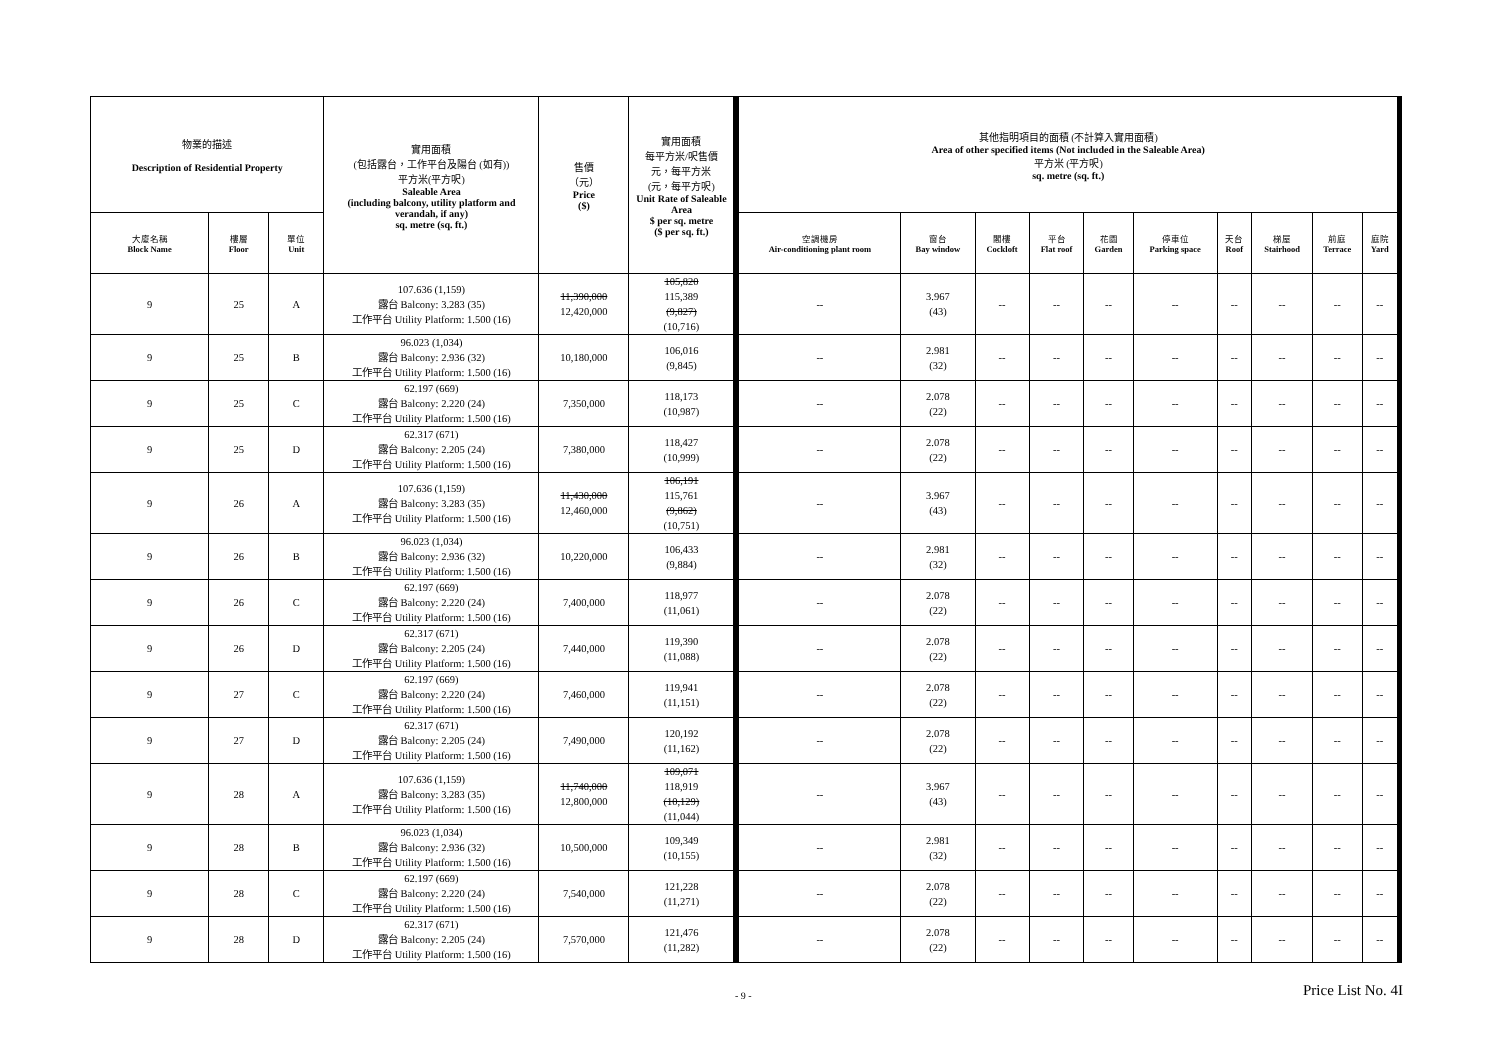| 物業的描述 Description of Residential Property | | | 實用面積 (包括露台，工作平台及陽台 (如有)) 平方米(平方呎) Saleable Area (including balcony, utility platform and verandah, if any) sq. metre (sq. ft.) | 售價 （元） Price ($) | 實用面積 每平方米/呎售價 元，每平方米 (元，每平方呎) Unit Rate of Saleable Area $ per sq. metre ($ per sq. ft.) | 其他指明項目的面積 (不計算入實用面積) Area of other specified items (Not included in the Saleable Area) 平方米 (平方呎) sq. metre (sq. ft.) | | | | | | | | | |
| --- | --- | --- | --- | --- | --- | --- | --- | --- | --- | --- | --- | --- | --- | --- | --- |
| 大廈名稱 Block Name | 樓層 Floor | 單位 Unit | | | | 空調機房 Air-conditioning plant room | 窗台 Bay window | 閣樓 Cockloft | 平台 Flat roof | 花園 Garden | 停車位 Parking space | 天台 Roof | 梯屋 Stairhood | 前庭 Terrace | 庭院 Yard |
| 9 | 25 | A | 107.636 (1,159) 露台 Balcony: 3.283 (35) 工作平台 Utility Platform: 1.500 (16) | 11,390,000 12,420,000 | 105,820 115,389 (9,827) (10,716) | -- | 3.967 (43) | -- | -- | -- | -- | -- | -- | -- | -- |
| 9 | 25 | B | 96.023 (1,034) 露台 Balcony: 2.936 (32) 工作平台 Utility Platform: 1.500 (16) | 10,180,000 | 106,016 (9,845) | -- | 2.981 (32) | -- | -- | -- | -- | -- | -- | -- | -- |
| 9 | 25 | C | 62.197 (669) 露台 Balcony: 2.220 (24) 工作平台 Utility Platform: 1.500 (16) | 7,350,000 | 118,173 (10,987) | -- | 2.078 (22) | -- | -- | -- | -- | -- | -- | -- | -- |
| 9 | 25 | D | 62.317 (671) 露台 Balcony: 2.205 (24) 工作平台 Utility Platform: 1.500 (16) | 7,380,000 | 118,427 (10,999) | -- | 2.078 (22) | -- | -- | -- | -- | -- | -- | -- | -- |
| 9 | 26 | A | 107.636 (1,159) 露台 Balcony: 3.283 (35) 工作平台 Utility Platform: 1.500 (16) | 11,430,000 12,460,000 | 106,191 115,761 (9,862) (10,751) | -- | 3.967 (43) | -- | -- | -- | -- | -- | -- | -- | -- |
| 9 | 26 | B | 96.023 (1,034) 露台 Balcony: 2.936 (32) 工作平台 Utility Platform: 1.500 (16) | 10,220,000 | 106,433 (9,884) | -- | 2.981 (32) | -- | -- | -- | -- | -- | -- | -- | -- |
| 9 | 26 | C | 62.197 (669) 露台 Balcony: 2.220 (24) 工作平台 Utility Platform: 1.500 (16) | 7,400,000 | 118,977 (11,061) | -- | 2.078 (22) | -- | -- | -- | -- | -- | -- | -- | -- |
| 9 | 26 | D | 62.317 (671) 露台 Balcony: 2.205 (24) 工作平台 Utility Platform: 1.500 (16) | 7,440,000 | 119,390 (11,088) | -- | 2.078 (22) | -- | -- | -- | -- | -- | -- | -- | -- |
| 9 | 27 | C | 62.197 (669) 露台 Balcony: 2.220 (24) 工作平台 Utility Platform: 1.500 (16) | 7,460,000 | 119,941 (11,151) | -- | 2.078 (22) | -- | -- | -- | -- | -- | -- | -- | -- |
| 9 | 27 | D | 62.317 (671) 露台 Balcony: 2.205 (24) 工作平台 Utility Platform: 1.500 (16) | 7,490,000 | 120,192 (11,162) | -- | 2.078 (22) | -- | -- | -- | -- | -- | -- | -- | -- |
| 9 | 28 | A | 107.636 (1,159) 露台 Balcony: 3.283 (35) 工作平台 Utility Platform: 1.500 (16) | 11,740,000 12,800,000 | 109,071 118,919 (10,129) (11,044) | -- | 3.967 (43) | -- | -- | -- | -- | -- | -- | -- | -- |
| 9 | 28 | B | 96.023 (1,034) 露台 Balcony: 2.936 (32) 工作平台 Utility Platform: 1.500 (16) | 10,500,000 | 109,349 (10,155) | -- | 2.981 (32) | -- | -- | -- | -- | -- | -- | -- | -- |
| 9 | 28 | C | 62.197 (669) 露台 Balcony: 2.220 (24) 工作平台 Utility Platform: 1.500 (16) | 7,540,000 | 121,228 (11,271) | -- | 2.078 (22) | -- | -- | -- | -- | -- | -- | -- | -- |
| 9 | 28 | D | 62.317 (671) 露台 Balcony: 2.205 (24) 工作平台 Utility Platform: 1.500 (16) | 7,570,000 | 121,476 (11,282) | -- | 2.078 (22) | -- | -- | -- | -- | -- | -- | -- | -- |
- 9 - Price List No. 4I